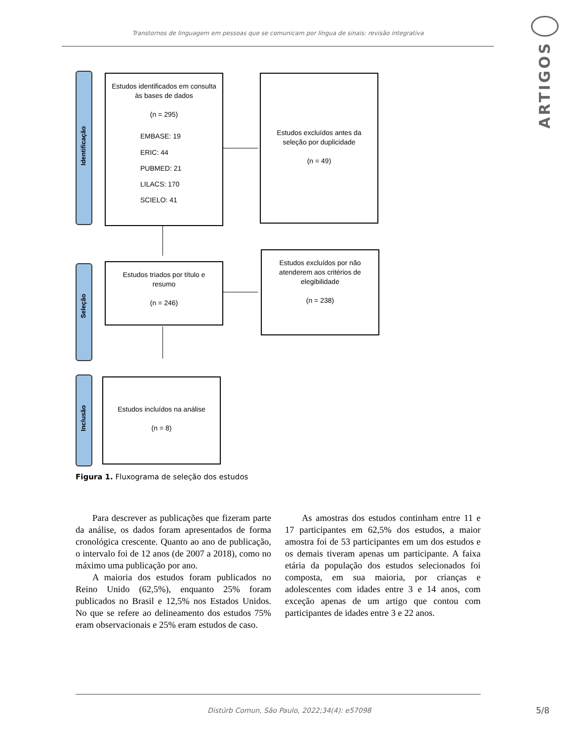Transtornos de linguagem em pessoas que se comunicam por língua de sinais: revisão integrativa
ARTIGOS
Identificação
Estudos identificados em consulta às bases de dados
(n = 295)
EMBASE: 19
ERIC: 44
PUBMED: 21
LILACS: 170
SCIELO: 41
Estudos excluídos antes da seleção por duplicidade
(n = 49)
Seleção
Estudos triados por título e resumo
(n = 246)
Estudos excluídos por não atenderem aos critérios de elegibilidade
(n = 238)
Inclusão
Estudos incluídos na análise
(n = 8)
Figura 1. Fluxograma de seleção dos estudos
Para descrever as publicações que fizeram parte da análise, os dados foram apresentados de forma cronológica crescente. Quanto ao ano de publicação, o intervalo foi de 12 anos (de 2007 a 2018), como no máximo uma publicação por ano.
A maioria dos estudos foram publicados no Reino Unido (62,5%), enquanto 25% foram publicados no Brasil e 12,5% nos Estados Unidos. No que se refere ao delineamento dos estudos 75% eram observacionais e 25% eram estudos de caso.
As amostras dos estudos continham entre 11 e 17 participantes em 62,5% dos estudos, a maior amostra foi de 53 participantes em um dos estudos e os demais tiveram apenas um participante. A faixa etária da população dos estudos selecionados foi composta, em sua maioria, por crianças e adolescentes com idades entre 3 e 14 anos, com exceção apenas de um artigo que contou com participantes de idades entre 3 e 22 anos.
Distúrb Comun, São Paulo, 2022;34(4): e57098
5/8